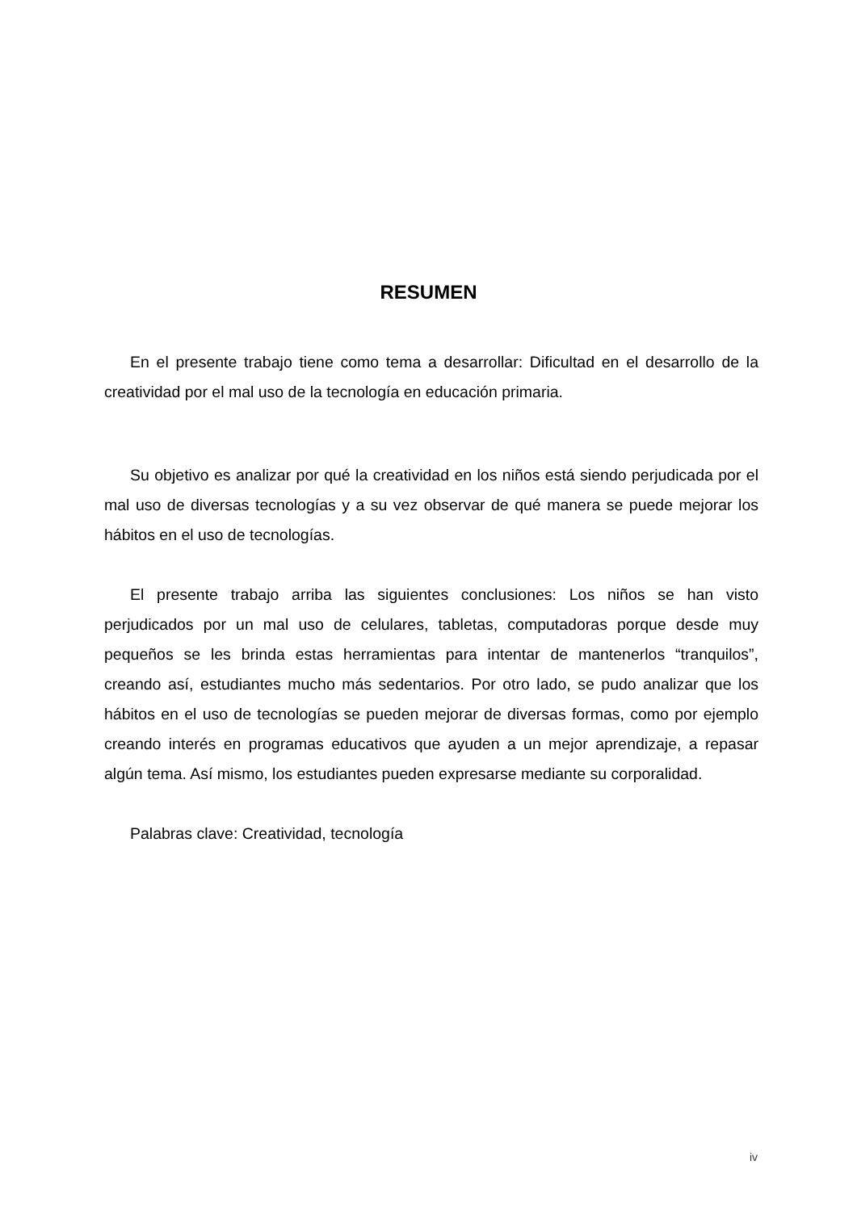RESUMEN
En el presente trabajo tiene como tema a desarrollar: Dificultad en el desarrollo de la creatividad por el mal uso de la tecnología en educación primaria.
Su objetivo es analizar por qué la creatividad en los niños está siendo perjudicada por el mal uso de diversas tecnologías y a su vez observar de qué manera se puede mejorar los hábitos en el uso de tecnologías.
El presente trabajo arriba las siguientes conclusiones: Los niños se han visto perjudicados por un mal uso de celulares, tabletas, computadoras porque desde muy pequeños se les brinda estas herramientas para intentar de mantenerlos “tranquilos”, creando así, estudiantes mucho más sedentarios. Por otro lado, se pudo analizar que los hábitos en el uso de tecnologías se pueden mejorar de diversas formas, como por ejemplo creando interés en programas educativos que ayuden a un mejor aprendizaje, a repasar algún tema. Así mismo, los estudiantes pueden expresarse mediante su corporalidad.
Palabras clave: Creatividad, tecnología
iv